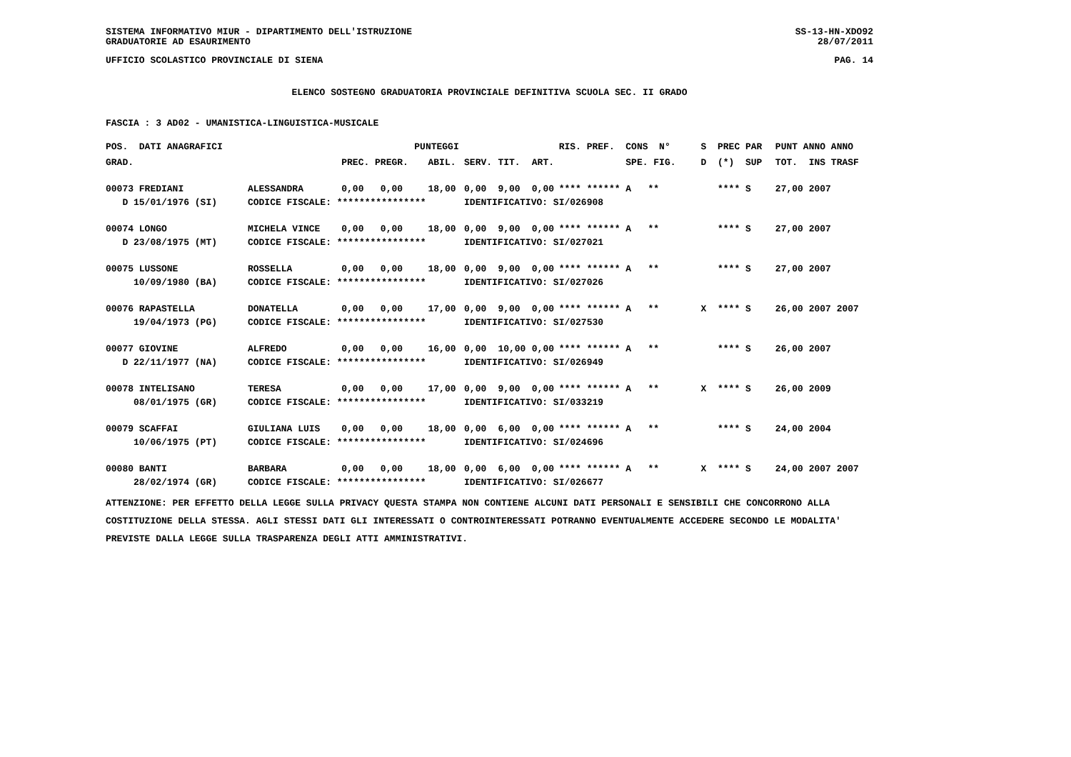SISTEMA INFORMATIVO MIUR - DIPARTIMENTO DELL'ISTRUZIONE SS-13-HN-XDO92
GRADUATORIE AD ESAURIMENTO 28/07/2011
UFFICIO SCOLASTICO PROVINCIALE DI SIENA PAG. 14
ELENCO SOSTEGNO GRADUATORIA PROVINCIALE DEFINITIVA SCUOLA SEC. II GRADO
FASCIA : 3 AD02 - UMANISTICA-LINGUISTICA-MUSICALE
| POS. DATI ANAGRAFICI | | PUNTEGGI | | | | | RIS. PREF. CONS N° | S PREC PAR | PUNT ANNO ANNO |
| --- | --- | --- | --- | --- | --- | --- | --- | --- | --- |
| GRAD. | | PREC. PREGR. | ABIL. | SERV. | TIT. | ART. | SPE. FIG. | D (*) SUP | TOT. INS TRASF |
| 00073 FREDIANI | ALESSANDRA | 0,00 0,00 | 18,00 | 0,00 | 9,00 | 0,00 | **** ****** A ** | **** S | 27,00 2007 |
| D 15/01/1976 (SI) | CODICE FISCALE: **************** | | | IDENTIFICATIVO: SI/026908 | | | | | |
| 00074 LONGO | MICHELA VINCE | 0,00 0,00 | 18,00 | 0,00 | 9,00 | 0,00 | **** ****** A ** | **** S | 27,00 2007 |
| D 23/08/1975 (MT) | CODICE FISCALE: **************** | | | IDENTIFICATIVO: SI/027021 | | | | | |
| 00075 LUSSONE | ROSSELLA | 0,00 0,00 | 18,00 | 0,00 | 9,00 | 0,00 | **** ****** A ** | **** S | 27,00 2007 |
| 10/09/1980 (BA) | CODICE FISCALE: **************** | | | IDENTIFICATIVO: SI/027026 | | | | | |
| 00076 RAPASTELLA | DONATELLA | 0,00 0,00 | 17,00 | 0,00 | 9,00 | 0,00 | **** ****** A ** | X **** S | 26,00 2007 2007 |
| 19/04/1973 (PG) | CODICE FISCALE: **************** | | | IDENTIFICATIVO: SI/027530 | | | | | |
| 00077 GIOVINE | ALFREDO | 0,00 0,00 | 16,00 | 0,00 | 10,00 | 0,00 | **** ****** A ** | **** S | 26,00 2007 |
| D 22/11/1977 (NA) | CODICE FISCALE: **************** | | | IDENTIFICATIVO: SI/026949 | | | | | |
| 00078 INTELISANO | TERESA | 0,00 0,00 | 17,00 | 0,00 | 9,00 | 0,00 | **** ****** A ** | X **** S | 26,00 2009 |
| 08/01/1975 (GR) | CODICE FISCALE: **************** | | | IDENTIFICATIVO: SI/033219 | | | | | |
| 00079 SCAFFAI | GIULIANA LUIS | 0,00 0,00 | 18,00 | 0,00 | 6,00 | 0,00 | **** ****** A ** | **** S | 24,00 2004 |
| 10/06/1975 (PT) | CODICE FISCALE: **************** | | | IDENTIFICATIVO: SI/024696 | | | | | |
| 00080 BANTI | BARBARA | 0,00 0,00 | 18,00 | 0,00 | 6,00 | 0,00 | **** ****** A ** | X **** S | 24,00 2007 2007 |
| 28/02/1974 (GR) | CODICE FISCALE: **************** | | | IDENTIFICATIVO: SI/026677 | | | | | |
ATTENZIONE: PER EFFETTO DELLA LEGGE SULLA PRIVACY QUESTA STAMPA NON CONTIENE ALCUNI DATI PERSONALI E SENSIBILI CHE CONCORRONO ALLA COSTITUZIONE DELLA STESSA. AGLI STESSI DATI GLI INTERESSATI O CONTROINTERESSATI POTRANNO EVENTUALMENTE ACCEDERE SECONDO LE MODALITA' PREVISTE DALLA LEGGE SULLA TRASPARENZA DEGLI ATTI AMMINISTRATIVI.